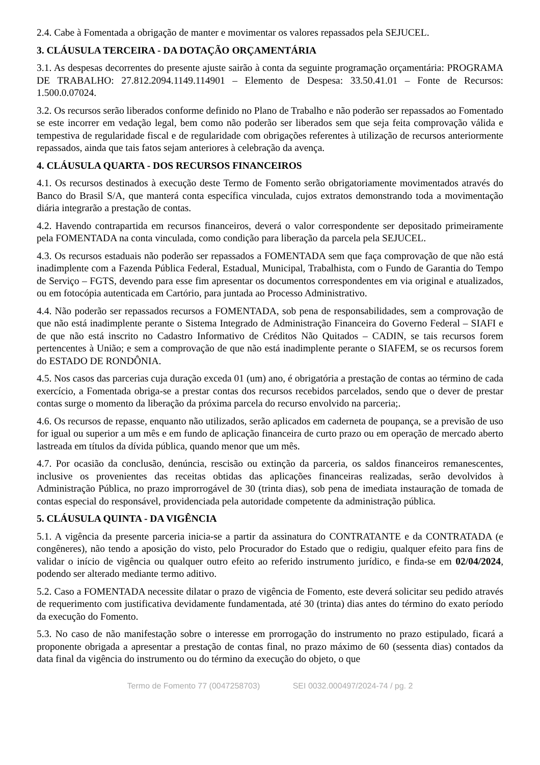2.4. Cabe à Fomentada a obrigação de manter e movimentar os valores repassados pela SEJUCEL.
3. CLÁUSULA TERCEIRA - DA DOTAÇÃO ORÇAMENTÁRIA
3.1. As despesas decorrentes do presente ajuste sairão à conta da seguinte programação orçamentária: PROGRAMA DE TRABALHO: 27.812.2094.1149.114901 – Elemento de Despesa: 33.50.41.01 – Fonte de Recursos: 1.500.0.07024.
3.2. Os recursos serão liberados conforme definido no Plano de Trabalho e não poderão ser repassados ao Fomentado se este incorrer em vedação legal, bem como não poderão ser liberados sem que seja feita comprovação válida e tempestiva de regularidade fiscal e de regularidade com obrigações referentes à utilização de recursos anteriormente repassados, ainda que tais fatos sejam anteriores à celebração da avença.
4. CLÁUSULA QUARTA - DOS RECURSOS FINANCEIROS
4.1. Os recursos destinados à execução deste Termo de Fomento serão obrigatoriamente movimentados através do Banco do Brasil S/A, que manterá conta específica vinculada, cujos extratos demonstrando toda a movimentação diária integrarão a prestação de contas.
4.2. Havendo contrapartida em recursos financeiros, deverá o valor correspondente ser depositado primeiramente pela FOMENTADA na conta vinculada, como condição para liberação da parcela pela SEJUCEL.
4.3. Os recursos estaduais não poderão ser repassados a FOMENTADA sem que faça comprovação de que não está inadimplente com a Fazenda Pública Federal, Estadual, Municipal, Trabalhista, com o Fundo de Garantia do Tempo de Serviço – FGTS, devendo para esse fim apresentar os documentos correspondentes em via original e atualizados, ou em fotocópia autenticada em Cartório, para juntada ao Processo Administrativo.
4.4. Não poderão ser repassados recursos a FOMENTADA, sob pena de responsabilidades, sem a comprovação de que não está inadimplente perante o Sistema Integrado de Administração Financeira do Governo Federal – SIAFI e de que não está inscrito no Cadastro Informativo de Créditos Não Quitados – CADIN, se tais recursos forem pertencentes à União; e sem a comprovação de que não está inadimplente perante o SIAFEM, se os recursos forem do ESTADO DE RONDÔNIA.
4.5. Nos casos das parcerias cuja duração exceda 01 (um) ano, é obrigatória a prestação de contas ao término de cada exercício, a Fomentada obriga-se a prestar contas dos recursos recebidos parcelados, sendo que o dever de prestar contas surge o momento da liberação da próxima parcela do recurso envolvido na parceria;.
4.6. Os recursos de repasse, enquanto não utilizados, serão aplicados em caderneta de poupança, se a previsão de uso for igual ou superior a um mês e em fundo de aplicação financeira de curto prazo ou em operação de mercado aberto lastreada em títulos da dívida pública, quando menor que um mês.
4.7. Por ocasião da conclusão, denúncia, rescisão ou extinção da parceria, os saldos financeiros remanescentes, inclusive os provenientes das receitas obtidas das aplicações financeiras realizadas, serão devolvidos à Administração Pública, no prazo improrrogável de 30 (trinta dias), sob pena de imediata instauração de tomada de contas especial do responsável, providenciada pela autoridade competente da administração pública.
5. CLÁUSULA QUINTA - DA VIGÊNCIA
5.1. A vigência da presente parceria inicia-se a partir da assinatura do CONTRATANTE e da CONTRATADA (e congêneres), não tendo a aposição do visto, pelo Procurador do Estado que o redigiu, qualquer efeito para fins de validar o início de vigência ou qualquer outro efeito ao referido instrumento jurídico, e finda-se em 02/04/2024, podendo ser alterado mediante termo aditivo.
5.2. Caso a FOMENTADA necessite dilatar o prazo de vigência de Fomento, este deverá solicitar seu pedido através de requerimento com justificativa devidamente fundamentada, até 30 (trinta) dias antes do término do exato período da execução do Fomento.
5.3. No caso de não manifestação sobre o interesse em prorrogação do instrumento no prazo estipulado, ficará a proponente obrigada a apresentar a prestação de contas final, no prazo máximo de 60 (sessenta dias) contados da data final da vigência do instrumento ou do término da execução do objeto, o que
Termo de Fomento 77 (0047258703) SEI 0032.000497/2024-74 / pg. 2